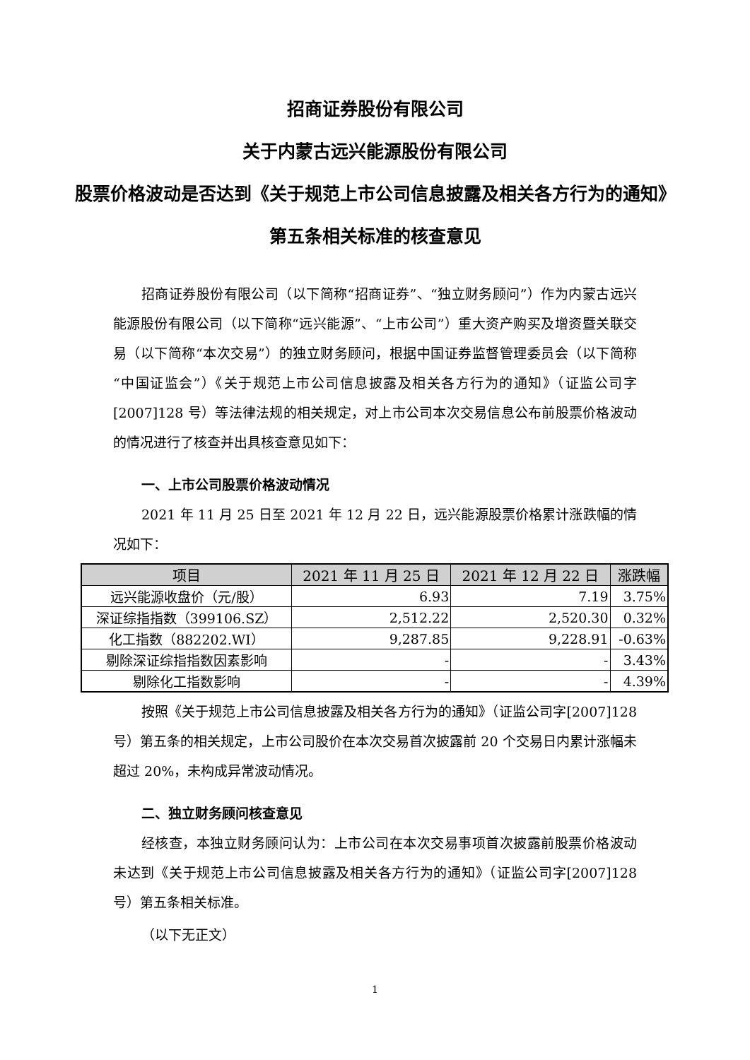招商证券股份有限公司
关于内蒙古远兴能源股份有限公司
股票价格波动是否达到《关于规范上市公司信息披露及相关各方行为的通知》第五条相关标准的核查意见
招商证券股份有限公司（以下简称“招商证券”、“独立财务顾问”）作为内蒙古远兴能源股份有限公司（以下简称“远兴能源”、“上市公司”）重大资产购买及增资暨关联交易（以下简称“本次交易”）的独立财务顾问，根据中国证券监督管理委员会（以下简称“中国证监会”）《关于规范上市公司信息披露及相关各方行为的通知》（证监公司字[2007]128 号）等法律法规的相关规定，对上市公司本次交易信息公布前股票价格波动的情况进行了核查并出具核查意见如下：
一、上市公司股票价格波动情况
2021 年 11 月 25 日至 2021 年 12 月 22 日，远兴能源股票价格累计涨跌幅的情况如下：
| 项目 | 2021 年 11 月 25 日 | 2021 年 12 月 22 日 | 涨跌幅 |
| --- | --- | --- | --- |
| 远兴能源收盘价（元/股） | 6.93 | 7.19 | 3.75% |
| 深证综指指数（399106.SZ） | 2,512.22 | 2,520.30 | 0.32% |
| 化工指数（882202.WI） | 9,287.85 | 9,228.91 | -0.63% |
| 剔除深证综指指数因素影响 | - | - | 3.43% |
| 剔除化工指数影响 | - | - | 4.39% |
按照《关于规范上市公司信息披露及相关各方行为的通知》（证监公司字[2007]128 号）第五条的相关规定，上市公司股价在本次交易首次披露前 20 个交易日内累计涨幅未超过 20%，未构成异常波动情况。
二、独立财务顾问核查意见
经核查，本独立财务顾问认为：上市公司在本次交易事项首次披露前股票价格波动未达到《关于规范上市公司信息披露及相关各方行为的通知》（证监公司字[2007]128 号）第五条相关标准。
（以下无正文）
1